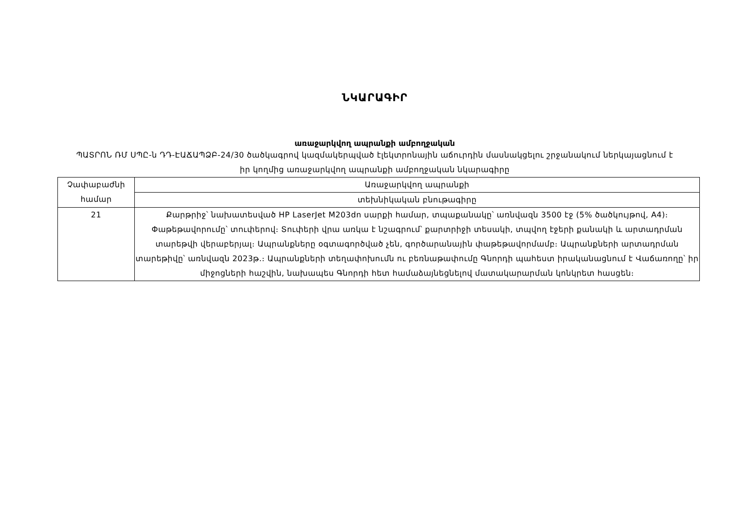ՆԿԱՐԱԳԻՐ
առաջարկվող ապրանքի ամբողջական
ՊԱՏՐՈՆ ՌՄ ՍՊԸ-ն ԴԴ-ԷԱՃԱՊՁԲ-24/30 ծածկագրով կազմակերպված էլեկտրոնային աճուրդին մասնակցելու շրջանակում ներկայացնում է իր կողմից առաջարկվող ապրանքի ամբողջական նկարագիրը
| Չափաբաժնի համար | Առաջարկվող ապրանքի |
| | տեխնիկական բնութագիրը |
| 21 | Քարթրիջ՝ նախատեսված HP LaserJet M203dn սարքի համար, տպաքանակը՝ առնվազն 3500 էջ (5% ծածկույթով, A4)։ Փաթեթավորումը՝ տուփերով։ Տուփերի վրա առկա է նշագրում՝ քարտրիջի տեսակի, տպվող էջերի քանակի և արտադրման տարեթվի վերաբերյալ։ Ապրանքները օգտագործված չեն, գործարանային փաթեթավորմամբ։ Ապրանքների արտադրման տարեթիվը՝ առնվազն 2023թ.։ Ապրանքների տեղափոխումն ու բեռնաթափումը Գնորդի պահեստ իրականացնում է Վաճառողը՝ իր միջոցների հաշվին, նախապես Գնորդի հետ համաձայնեցնելով մատակարարման կոնկրետ հասցեն։ |